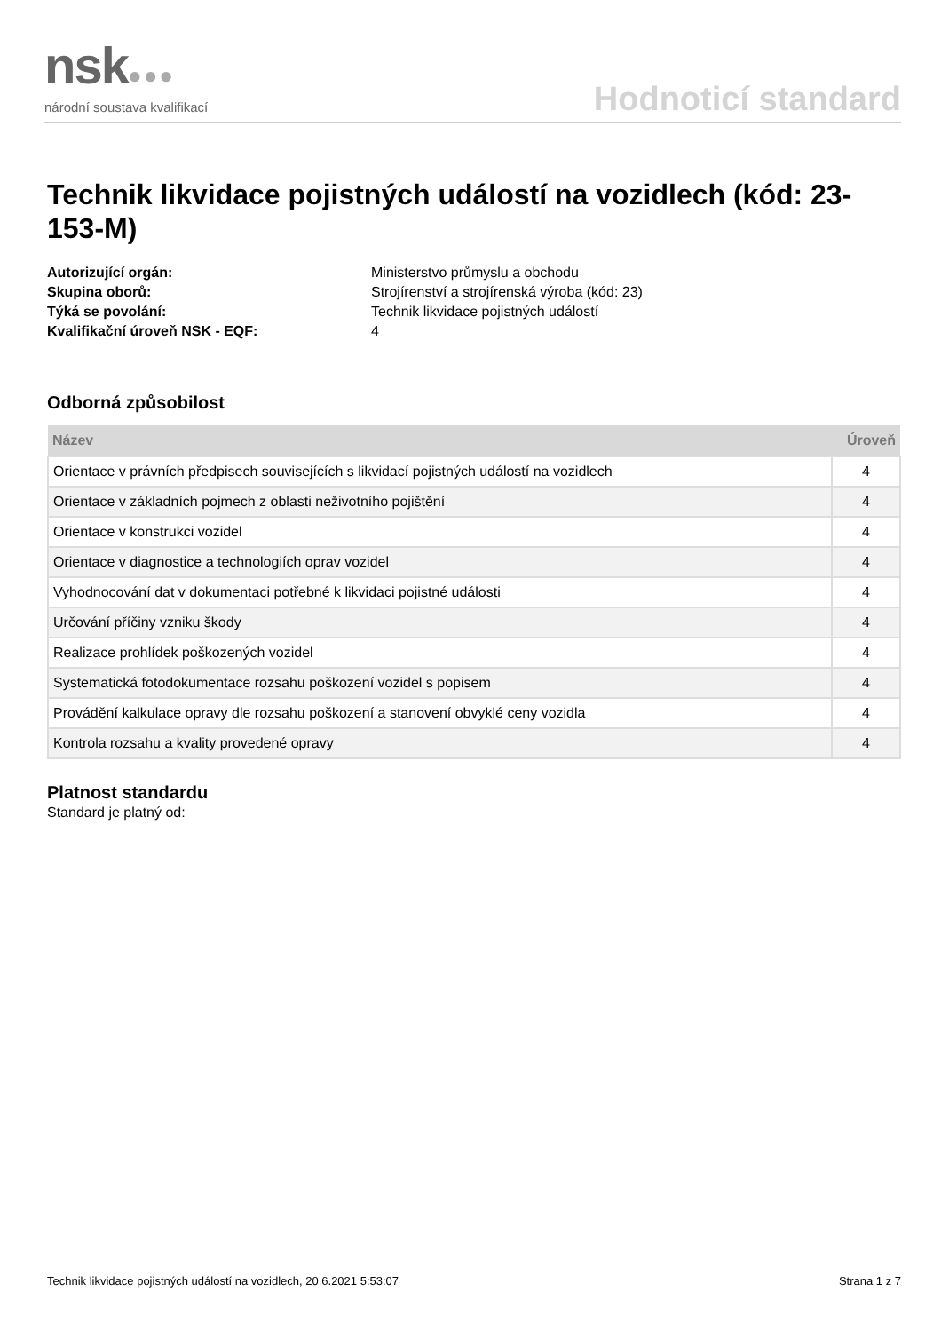nsk●●●
národní soustava kvalifikací
Hodnoticí standard
Technik likvidace pojistných událostí na vozidlech (kód: 23-153-M)
Autorizující orgán: Ministerstvo průmyslu a obchodu Skupina oborů: Strojírenství a strojírenská výroba (kód: 23) Týká se povolání: Technik likvidace pojistných událostí Kvalifikační úroveň NSK - EQF: 4
Odborná způsobilost
| Název | Úroveň |
| --- | --- |
| Orientace v právních předpisech souvisejících s likvidací pojistných událostí na vozidlech | 4 |
| Orientace v základních pojmech z oblasti neživotního pojištění | 4 |
| Orientace v konstrukci vozidel | 4 |
| Orientace v diagnostice a technologiích oprav vozidel | 4 |
| Vyhodnocování dat v dokumentaci potřebné k likvidaci pojistné události | 4 |
| Určování příčiny vzniku škody | 4 |
| Realizace prohlídek poškozených vozidel | 4 |
| Systematická fotodokumentace rozsahu poškození vozidel s popisem | 4 |
| Provádění kalkulace opravy dle rozsahu poškození a stanovení obvyklé ceny vozidla | 4 |
| Kontrola rozsahu a kvality provedené opravy | 4 |
Platnost standardu
Standard je platný od:
Technik likvidace pojistných událostí na vozidlech, 20.6.2021 5:53:07 Strana 1 z 7